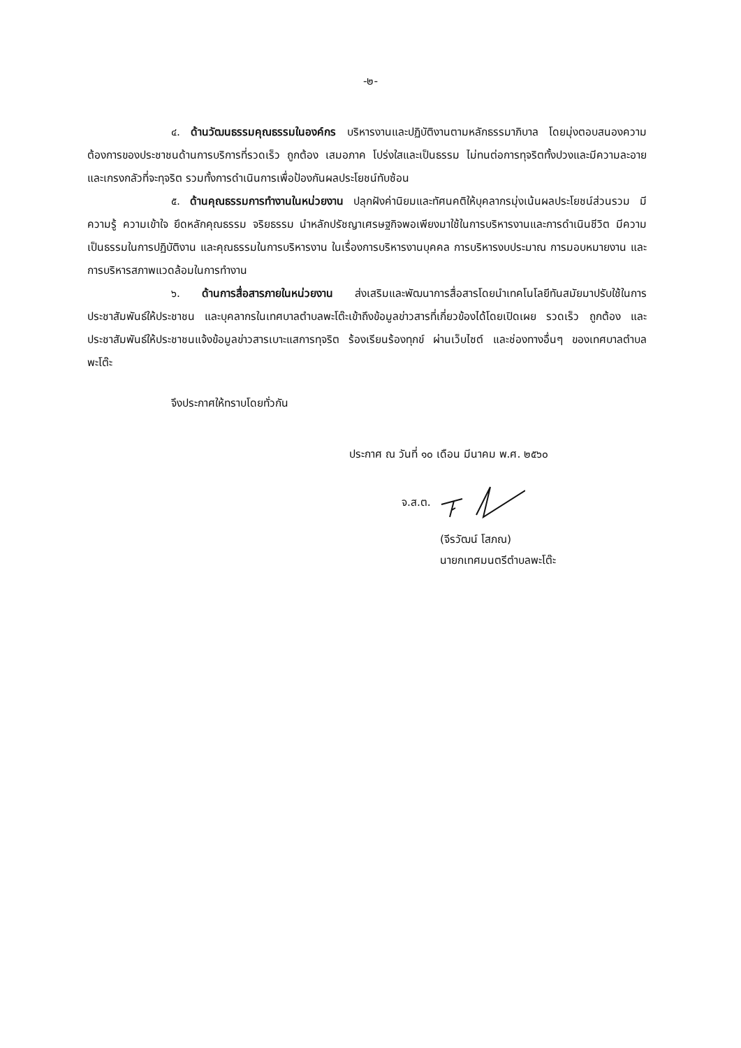-๒-
๔. ด้านวัฒนธรรมคุณธรรมในองค์กร บริหารงานและปฏิบัติงานตามหลักธรรมาภิบาล โดยมุ่งตอบสนองความต้องการของประชาชนด้านการบริการที่รวดเร็ว ถูกต้อง เสมอภาค โปร่งใสและเป็นธรรม ไม่ทนต่อการทุจริตทั้งปวงและมีความละอาย และเกรงกลัวที่จะทุจริต รวมทั้งการดำเนินการเพื่อป้องกันผลประโยชน์ทับซ้อน
๕. ด้านคุณธรรมการทำงานในหน่วยงาน ปลุกฝังค่านิยมและทัศนคติให้บุคลากรมุ่งเน้นผลประโยชน์ส่วนรวม มีความรู้ ความเข้าใจ ยึดหลักคุณธรรม จริยธรรม นำหลักปรัชญาเศรษฐกิจพอเพียงมาใช้ในการบริหารงานและการดำเนินชีวิต มีความเป็นธรรมในการปฏิบัติงาน และคุณธรรมในการบริหารงาน ในเรื่องการบริหารงานบุคคล การบริหารงบประมาณ การมอบหมายงาน และการบริหารสภาพแวดล้อมในการทำงาน
๖. ด้านการสื่อสารภายในหน่วยงาน ส่งเสริมและพัฒนาการสื่อสารโดยนำเทคโนโลยีทันสมัยมาปรับใช้ในการประชาสัมพันธ์ให้ประชาชน และบุคลากรในเทศบาลตำบลพะโต๊ะเข้าถึงข้อมูลข่าวสารที่เกี่ยวข้องได้โดยเปิดเผย รวดเร็ว ถูกต้อง และประชาสัมพันธ์ให้ประชาชนแจ้งข้อมูลข่าวสารเบาะแสการทุจริต ร้องเรียนร้องทุกข์ ผ่านเว็บไซต์ และช่องทางอื่นๆ ของเทศบาลตำบลพะโต๊ะ
จึงประกาศให้ทราบโดยทั่วกัน
ประกาศ ณ วันที่ ๑๐ เดือน มีนาคม พ.ศ. ๒๕๖๐
จ.ส.ต.
(จีรวัฒน์ โสภณ)
นายกเทศมนตรีตำบลพะโต๊ะ